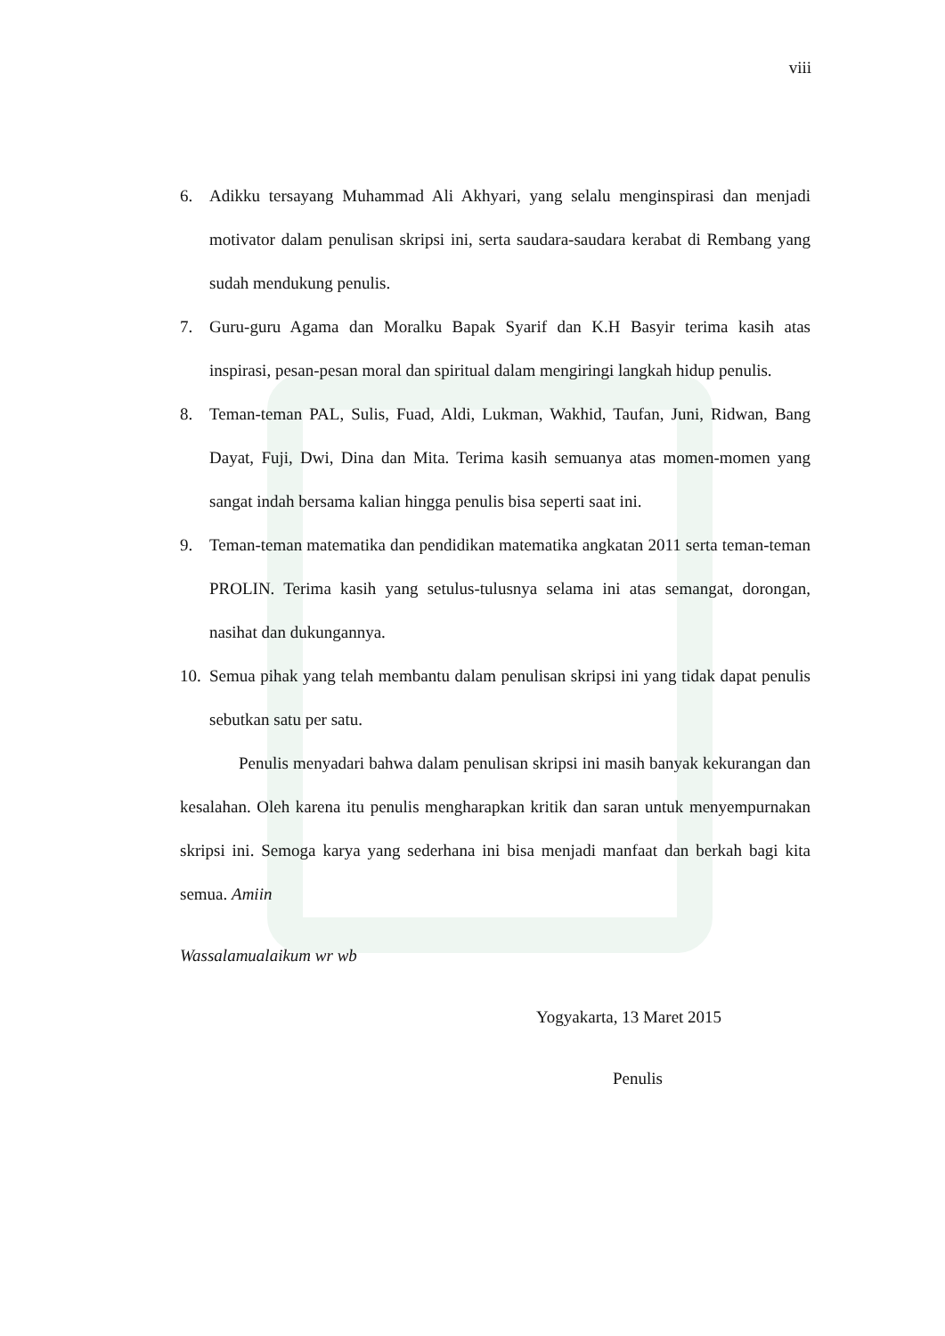viii
6. Adikku tersayang Muhammad Ali Akhyari, yang selalu menginspirasi dan menjadi motivator dalam penulisan skripsi ini, serta saudara-saudara kerabat di Rembang yang sudah mendukung penulis.
7. Guru-guru Agama dan Moralku Bapak Syarif dan K.H Basyir terima kasih atas inspirasi, pesan-pesan moral dan spiritual dalam mengiringi langkah hidup penulis.
8. Teman-teman PAL, Sulis, Fuad, Aldi, Lukman, Wakhid, Taufan, Juni, Ridwan, Bang Dayat, Fuji, Dwi, Dina dan Mita. Terima kasih semuanya atas momen-momen yang sangat indah bersama kalian hingga penulis bisa seperti saat ini.
9. Teman-teman matematika dan pendidikan matematika angkatan 2011 serta teman-teman PROLIN. Terima kasih yang setulus-tulusnya selama ini atas semangat, dorongan, nasihat dan dukungannya.
10. Semua pihak yang telah membantu dalam penulisan skripsi ini yang tidak dapat penulis sebutkan satu per satu.
Penulis menyadari bahwa dalam penulisan skripsi ini masih banyak kekurangan dan kesalahan. Oleh karena itu penulis mengharapkan kritik dan saran untuk menyempurnakan skripsi ini. Semoga karya yang sederhana ini bisa menjadi manfaat dan berkah bagi kita semua. Amiin
Wassalamualaikum wr wb
Yogyakarta, 13 Maret 2015
Penulis